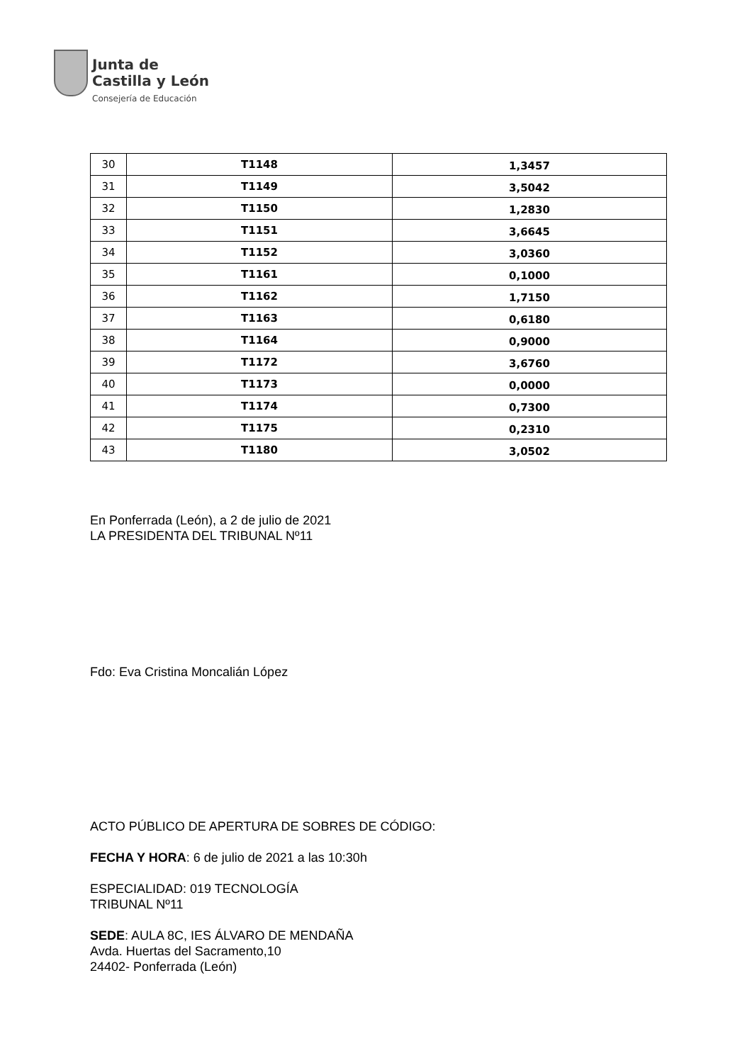Junta de
Castilla y León
Consejería de Educación
| 30 | T1148 | 1,3457 |
| 31 | T1149 | 3,5042 |
| 32 | T1150 | 1,2830 |
| 33 | T1151 | 3,6645 |
| 34 | T1152 | 3,0360 |
| 35 | T1161 | 0,1000 |
| 36 | T1162 | 1,7150 |
| 37 | T1163 | 0,6180 |
| 38 | T1164 | 0,9000 |
| 39 | T1172 | 3,6760 |
| 40 | T1173 | 0,0000 |
| 41 | T1174 | 0,7300 |
| 42 | T1175 | 0,2310 |
| 43 | T1180 | 3,0502 |
En Ponferrada (León), a 2 de julio de 2021
LA PRESIDENTA DEL TRIBUNAL Nº11
Fdo: Eva Cristina Moncalián López
ACTO PÚBLICO DE APERTURA DE SOBRES DE CÓDIGO:
FECHA Y HORA: 6 de julio de 2021 a las 10:30h
ESPECIALIDAD: 019 TECNOLOGÍA
TRIBUNAL Nº11
SEDE: AULA 8C, IES ÁLVARO DE MENDAÑA
Avda. Huertas del Sacramento,10
24402- Ponferrada (León)